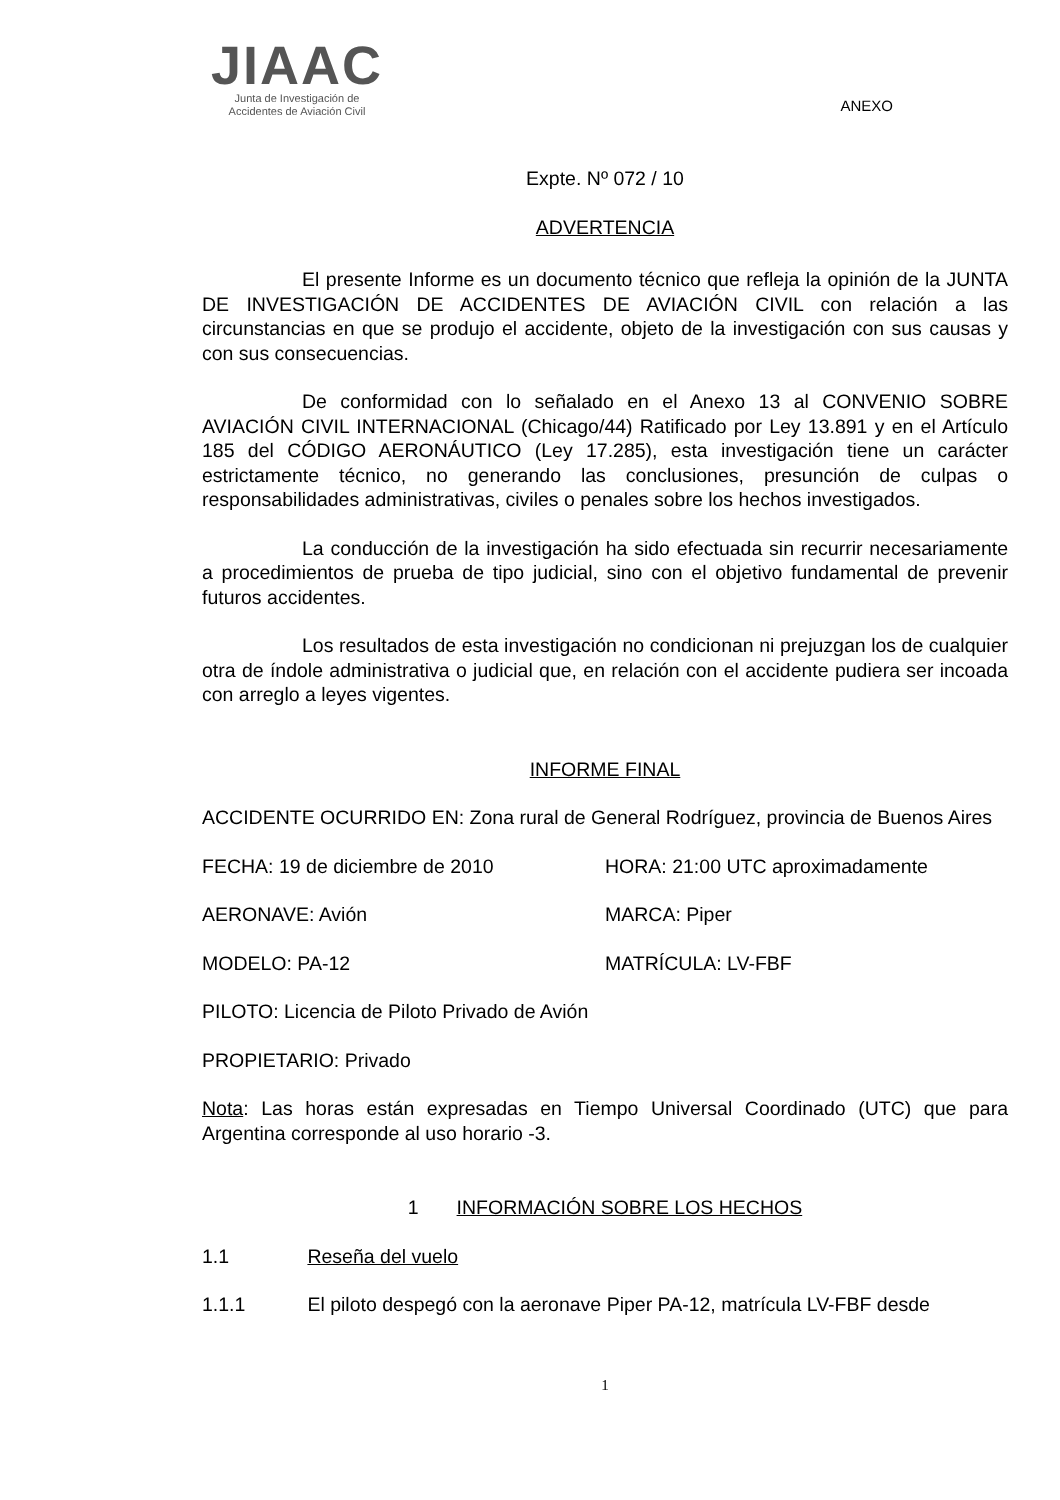JIAAC
Junta de Investigación de
Accidentes de Aviación Civil
ANEXO
Expte. Nº 072 / 10
ADVERTENCIA
El presente Informe es un documento técnico que refleja la opinión de la JUNTA DE INVESTIGACIÓN DE ACCIDENTES DE AVIACIÓN CIVIL con relación a las circunstancias en que se produjo el accidente, objeto de la investigación con sus causas y con sus consecuencias.
De conformidad con lo señalado en el Anexo 13 al CONVENIO SOBRE AVIACIÓN CIVIL INTERNACIONAL (Chicago/44) Ratificado por Ley 13.891 y en el Artículo 185 del CÓDIGO AERONÁUTICO (Ley 17.285), esta investigación tiene un carácter estrictamente técnico, no generando las conclusiones, presunción de culpas o responsabilidades administrativas, civiles o penales sobre los hechos investigados.
La conducción de la investigación ha sido efectuada sin recurrir necesariamente a procedimientos de prueba de tipo judicial, sino con el objetivo fundamental de prevenir futuros accidentes.
Los resultados de esta investigación no condicionan ni prejuzgan los de cualquier otra de índole administrativa o judicial que, en relación con el accidente pudiera ser incoada con arreglo a leyes vigentes.
INFORME FINAL
ACCIDENTE OCURRIDO EN: Zona rural de General Rodríguez, provincia de Buenos Aires
FECHA: 19 de diciembre de 2010 HORA: 21:00 UTC aproximadamente
AERONAVE: Avión MARCA: Piper
MODELO: PA-12 MATRÍCULA: LV-FBF
PILOTO: Licencia de Piloto Privado de Avión
PROPIETARIO: Privado
Nota: Las horas están expresadas en Tiempo Universal Coordinado (UTC) que para Argentina corresponde al uso horario -3.
1 INFORMACIÓN SOBRE LOS HECHOS
1.1 Reseña del vuelo
1.1.1 El piloto despegó con la aeronave Piper PA-12, matrícula LV-FBF desde
1